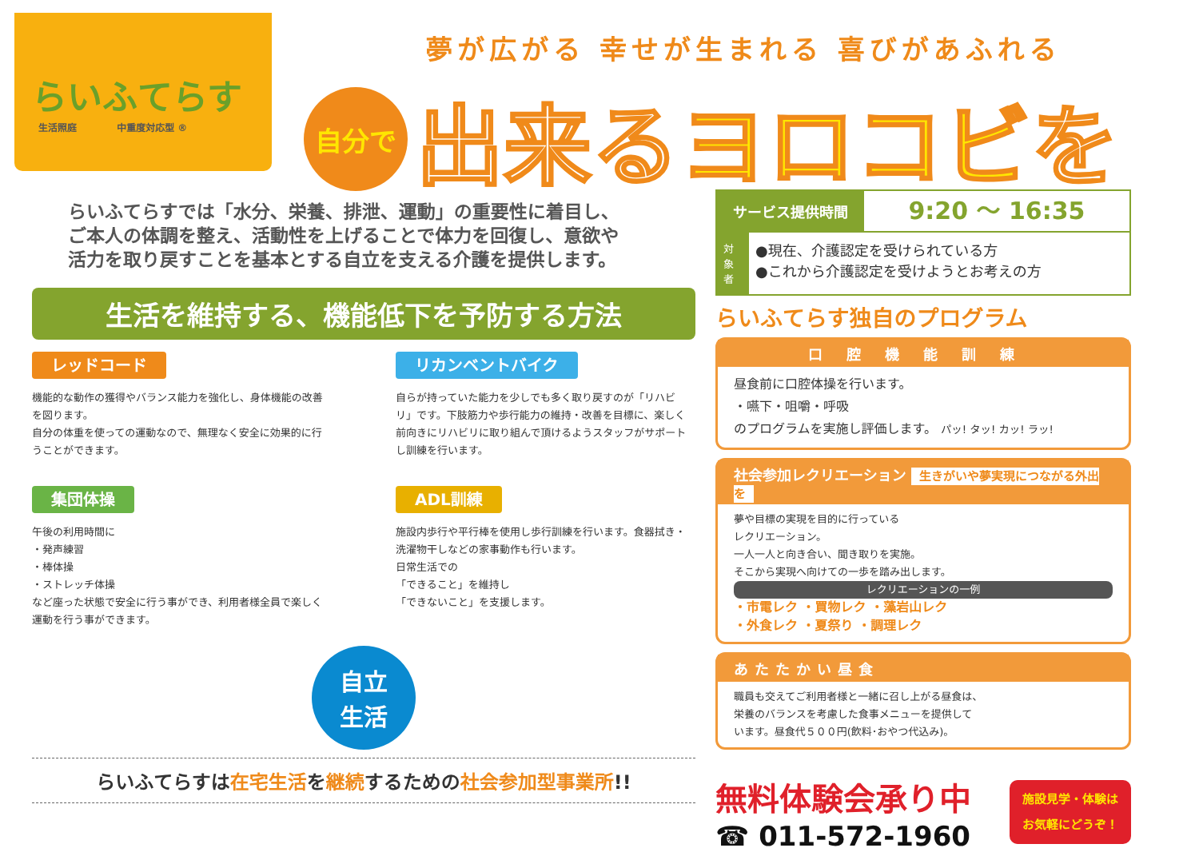らいふてらす
生活照庭 中重度対応型 ®
夢が広がる 幸せが生まれる 喜びがあふれる
自分で
出来るヨロコビを
らいふてらすでは「水分、栄養、排泄、運動」の重要性に着目し、
ご本人の体調を整え、活動性を上げることで体力を回復し、意欲や
活力を取り戻すことを基本とする自立を支える介護を提供します。
生活を維持する、機能低下を予防する方法
レッドコード
機能的な動作の獲得やバランス能力を強化し、身体機能の改善を図ります。
自分の体重を使っての運動なので、無理なく安全に効果的に行うことができます。
リカンベントバイク
自らが持っていた能力を少しでも多く取り戻すのが「リハビリ」です。下肢筋力や歩行能力の維持・改善を目標に、楽しく前向きにリハビリに取り組んで頂けるようスタッフがサポートし訓練を行います。
集団体操
午後の利用時間に
・発声練習
・棒体操
・ストレッチ体操
など座った状態で安全に行う事ができ、利用者様全員で楽しく運動を行う事ができます。
ADL訓練
施設内歩行や平行棒を使用し歩行訓練を行います。食器拭き・洗濯物干しなどの家事動作も行います。
日常生活での
「できること」を維持し
「できないこと」を支援します。
自立
生活
らいふてらすは在宅生活を継続するための社会参加型事業所!!
サービス提供時間
9:20 ～ 16:35
対象者
●現在、介護認定を受けられている方
●これから介護認定を受けようとお考えの方
らいふてらす独自のプログラム
口腔機能訓練
昼食前に口腔体操を行います。
・嚥下・咀嚼・呼吸
のプログラムを実施し評価します。 パッ! タッ! カッ! ラッ!
社会参加レクリエーション 生きがいや夢実現につながる外出を
夢や目標の実現を目的に行っている
レクリエーション。
一人一人と向き合い、聞き取りを実施。
そこから実現へ向けての一歩を踏み出します。
レクリエーションの一例
・市電レク ・買物レク ・藻岩山レク
・外食レク ・夏祭り ・調理レク
あたたかい昼食
職員も交えてご利用者様と一緒に召し上がる昼食は、
栄養のバランスを考慮した食事メニューを提供して
います。昼食代５００円(飲料･おやつ代込み)。
無料体験会承り中
☎ 011-572-1960
施設見学・体験は
お気軽にどうぞ！